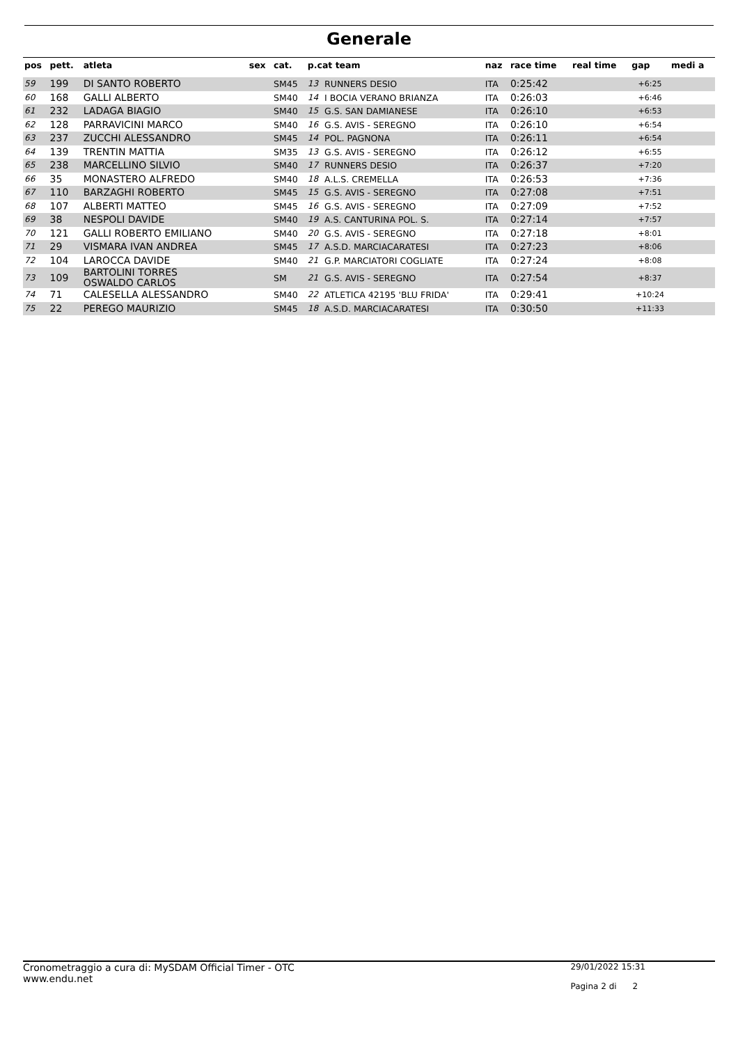Generale
| pos | pett. | atleta | sex | cat. | p.cat team | | naz | race time | real time | gap | medi a |
| --- | --- | --- | --- | --- | --- | --- | --- | --- | --- | --- | --- |
| 59 | 199 | DI SANTO ROBERTO | | SM45 | 13 | RUNNERS DESIO | ITA | 0:25:42 | | +6:25 | |
| 60 | 168 | GALLI ALBERTO | | SM40 | 14 | I BOCIA VERANO BRIANZA | ITA | 0:26:03 | | +6:46 | |
| 61 | 232 | LADAGA BIAGIO | | SM40 | 15 | G.S. SAN DAMIANESE | ITA | 0:26:10 | | +6:53 | |
| 62 | 128 | PARRAVICINI MARCO | | SM40 | 16 | G.S. AVIS - SEREGNO | ITA | 0:26:10 | | +6:54 | |
| 63 | 237 | ZUCCHI ALESSANDRO | | SM45 | 14 | POL. PAGNONA | ITA | 0:26:11 | | +6:54 | |
| 64 | 139 | TRENTIN MATTIA | | SM35 | 13 | G.S. AVIS - SEREGNO | ITA | 0:26:12 | | +6:55 | |
| 65 | 238 | MARCELLINO SILVIO | | SM40 | 17 | RUNNERS DESIO | ITA | 0:26:37 | | +7:20 | |
| 66 | 35 | MONASTERO ALFREDO | | SM40 | 18 | A.L.S. CREMELLA | ITA | 0:26:53 | | +7:36 | |
| 67 | 110 | BARZAGHI ROBERTO | | SM45 | 15 | G.S. AVIS - SEREGNO | ITA | 0:27:08 | | +7:51 | |
| 68 | 107 | ALBERTI MATTEO | | SM45 | 16 | G.S. AVIS - SEREGNO | ITA | 0:27:09 | | +7:52 | |
| 69 | 38 | NESPOLI DAVIDE | | SM40 | 19 | A.S. CANTURINA POL. S. | ITA | 0:27:14 | | +7:57 | |
| 70 | 121 | GALLI ROBERTO EMILIANO | | SM40 | 20 | G.S. AVIS - SEREGNO | ITA | 0:27:18 | | +8:01 | |
| 71 | 29 | VISMARA IVAN ANDREA | | SM45 | 17 | A.S.D. MARCIACARATESI | ITA | 0:27:23 | | +8:06 | |
| 72 | 104 | LAROCCA DAVIDE | | SM40 | 21 | G.P. MARCIATORI COGLIATE | ITA | 0:27:24 | | +8:08 | |
| 73 | 109 | BARTOLINI TORRES OSWALDO CARLOS | | SM | 21 | G.S. AVIS - SEREGNO | ITA | 0:27:54 | | +8:37 | |
| 74 | 71 | CALESELLA ALESSANDRO | | SM40 | 22 | ATLETICA 42195 'BLU FRIDA' | ITA | 0:29:41 | | +10:24 | |
| 75 | 22 | PEREGO MAURIZIO | | SM45 | 18 | A.S.D. MARCIACARATESI | ITA | 0:30:50 | | +11:33 | |
Cronometraggio a cura di: MySDAM Official Timer - OTC
www.endu.net
29/01/2022 15:31
Pagina 2 di 2